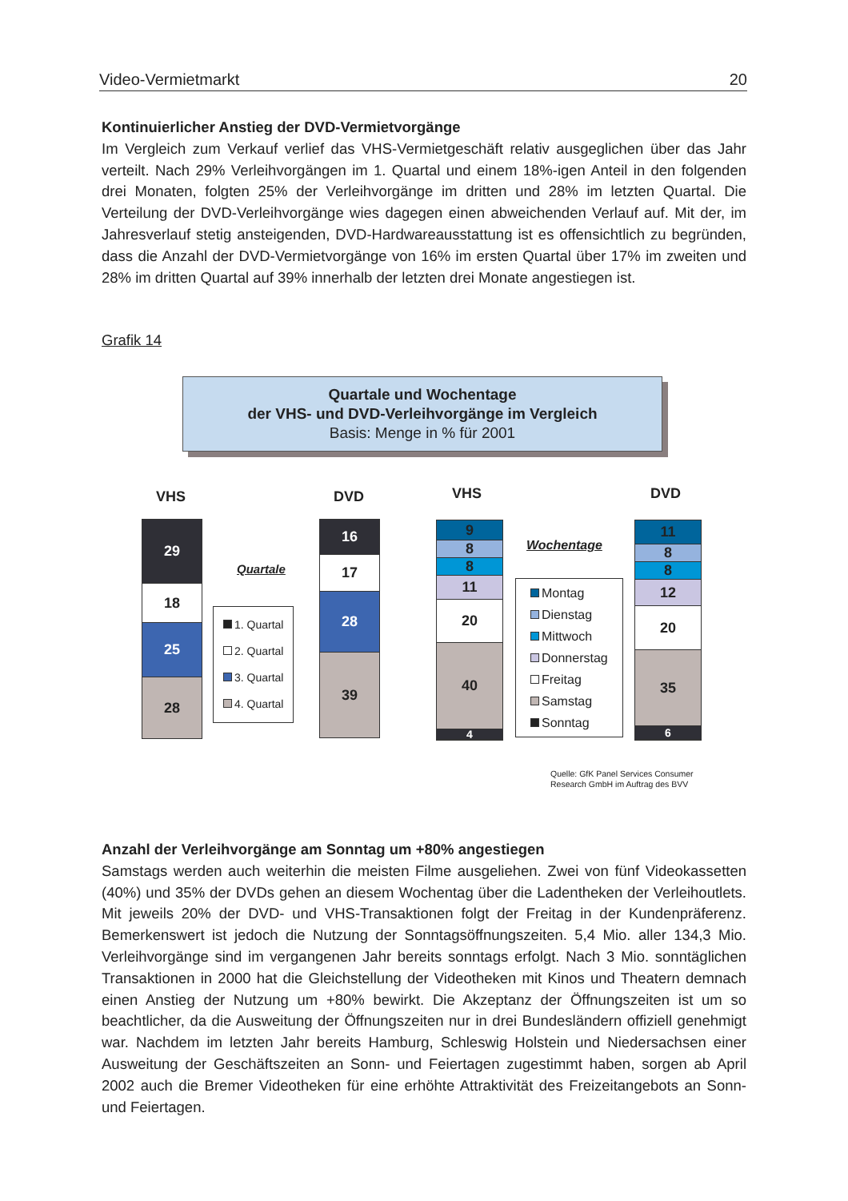Video-Vermietmarkt 20
Kontinuierlicher Anstieg der DVD-Vermietvorgänge
Im Vergleich zum Verkauf verlief das VHS-Vermietgeschäft relativ ausgeglichen über das Jahr verteilt. Nach 29% Verleihvorgängen im 1. Quartal und einem 18%-igen Anteil in den folgenden drei Monaten, folgten 25% der Verleihvorgänge im dritten und 28% im letzten Quartal. Die Verteilung der DVD-Verleihvorgänge wies dagegen einen abweichenden Verlauf auf. Mit der, im Jahresverlauf stetig ansteigenden, DVD-Hardwareausstattung ist es offensichtlich zu begründen, dass die Anzahl der DVD-Vermietvorgänge von 16% im ersten Quartal über 17% im zweiten und 28% im dritten Quartal auf 39% innerhalb der letzten drei Monate angestiegen ist.
Grafik 14
Quartale und Wochentage
der VHS- und DVD-Verleihvorgänge im Vergleich
Basis: Menge in % für 2001
VHS DVD VHS DVD
29
18
25
28
Quartale
1. Quartal
2. Quartal
3. Quartal
4. Quartal
16
17
28
39
9
8
8
11
20
40
4
Wochentage
Montag
Dienstag
Mittwoch
Donnerstag
Freitag
Samstag
Sonntag
11
8
8
12
20
35
6
Quelle: GfK Panel Services Consumer
Research GmbH im Auftrag des BVV
Anzahl der Verleihvorgänge am Sonntag um +80% angestiegen
Samstags werden auch weiterhin die meisten Filme ausgeliehen. Zwei von fünf Videokassetten (40%) und 35% der DVDs gehen an diesem Wochentag über die Ladentheken der Verleihoutlets. Mit jeweils 20% der DVD- und VHS-Transaktionen folgt der Freitag in der Kundenpräferenz. Bemerkenswert ist jedoch die Nutzung der Sonntagsöffnungszeiten. 5,4 Mio. aller 134,3 Mio. Verleihvorgänge sind im vergangenen Jahr bereits sonntags erfolgt. Nach 3 Mio. sonntäglichen Transaktionen in 2000 hat die Gleichstellung der Videotheken mit Kinos und Theatern demnach einen Anstieg der Nutzung um +80% bewirkt. Die Akzeptanz der Öffnungszeiten ist um so beachtlicher, da die Ausweitung der Öffnungszeiten nur in drei Bundesländern offiziell genehmigt war. Nachdem im letzten Jahr bereits Hamburg, Schleswig Holstein und Niedersachsen einer Ausweitung der Geschäftszeiten an Sonn- und Feiertagen zugestimmt haben, sorgen ab April 2002 auch die Bremer Videotheken für eine erhöhte Attraktivität des Freizeitangebots an Sonn- und Feiertagen.